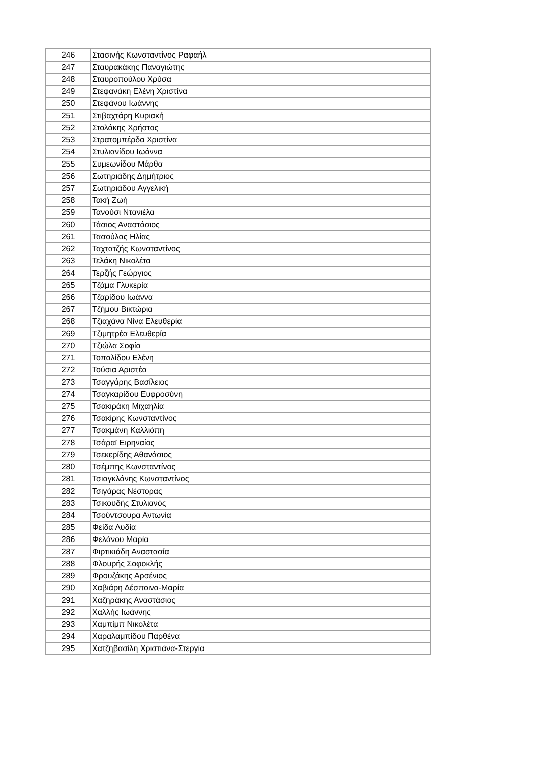| 246 | Στασινής Κωνσταντίνος Ραφαήλ |
| 247 | Σταυρακάκης Παναγιώτης |
| 248 | Σταυροπούλου Χρύσα |
| 249 | Στεφανάκη Ελένη Χριστίνα |
| 250 | Στεφάνου Ιωάννης |
| 251 | Στιβαχτάρη Κυριακή |
| 252 | Στολάκης Χρήστος |
| 253 | Στρατομπέρδα Χριστίνα |
| 254 | Στυλιανίδου Ιωάννα |
| 255 | Συμεωνίδου Μάρθα |
| 256 | Σωτηριάδης Δημήτριος |
| 257 | Σωτηριάδου Αγγελική |
| 258 | Τακή Ζωή |
| 259 | Τανούσι Ντανιέλα |
| 260 | Τάσιος Αναστάσιος |
| 261 | Τασούλας Ηλίας |
| 262 | Ταχτατζής Κωνσταντίνος |
| 263 | Τελάκη Νικολέτα |
| 264 | Τερζής Γεώργιος |
| 265 | Τζάμα Γλυκερία |
| 266 | Τζαρίδου Ιωάννα |
| 267 | Τζήμου Βικτώρια |
| 268 | Τζιαχάνα Νίνα Ελευθερία |
| 269 | Τζιμητρέα Ελευθερία |
| 270 | Τζιώλα Σοφία |
| 271 | Τοπαλίδου Ελένη |
| 272 | Τούσια Αριστέα |
| 273 | Τσαγγάρης Βασίλειος |
| 274 | Τσαγκαρίδου Ευφροσύνη |
| 275 | Τσακιράκη Μιχαηλία |
| 276 | Τσακίρης Κωνσταντίνος |
| 277 | Τσακμάνη Καλλιόπη |
| 278 | Τσάραϊ Ειρηναίος |
| 279 | Τσεκερίδης Αθανάσιος |
| 280 | Τσέμπης Κωνσταντίνος |
| 281 | Τσιαγκλάνης Κωνσταντίνος |
| 282 | Τσιγάρας Νέστορας |
| 283 | Τσικουδής Στυλιανός |
| 284 | Τσούντσουρα Αντωνία |
| 285 | Φείδα Λυδία |
| 286 | Φελάνου Μαρία |
| 287 | Φιρτικιάδη Αναστασία |
| 288 | Φλουρής Σοφοκλής |
| 289 | Φρουζάκης Αρσένιος |
| 290 | Χαβιάρη Δέσποινα-Μαρία |
| 291 | Χαζηράκης Αναστάσιος |
| 292 | Χαλλής Ιωάννης |
| 293 | Χαμπίμπ Νικολέτα |
| 294 | Χαραλαμπίδου Παρθένα |
| 295 | Χατζηβασίλη Χριστιάνα-Στεργία |